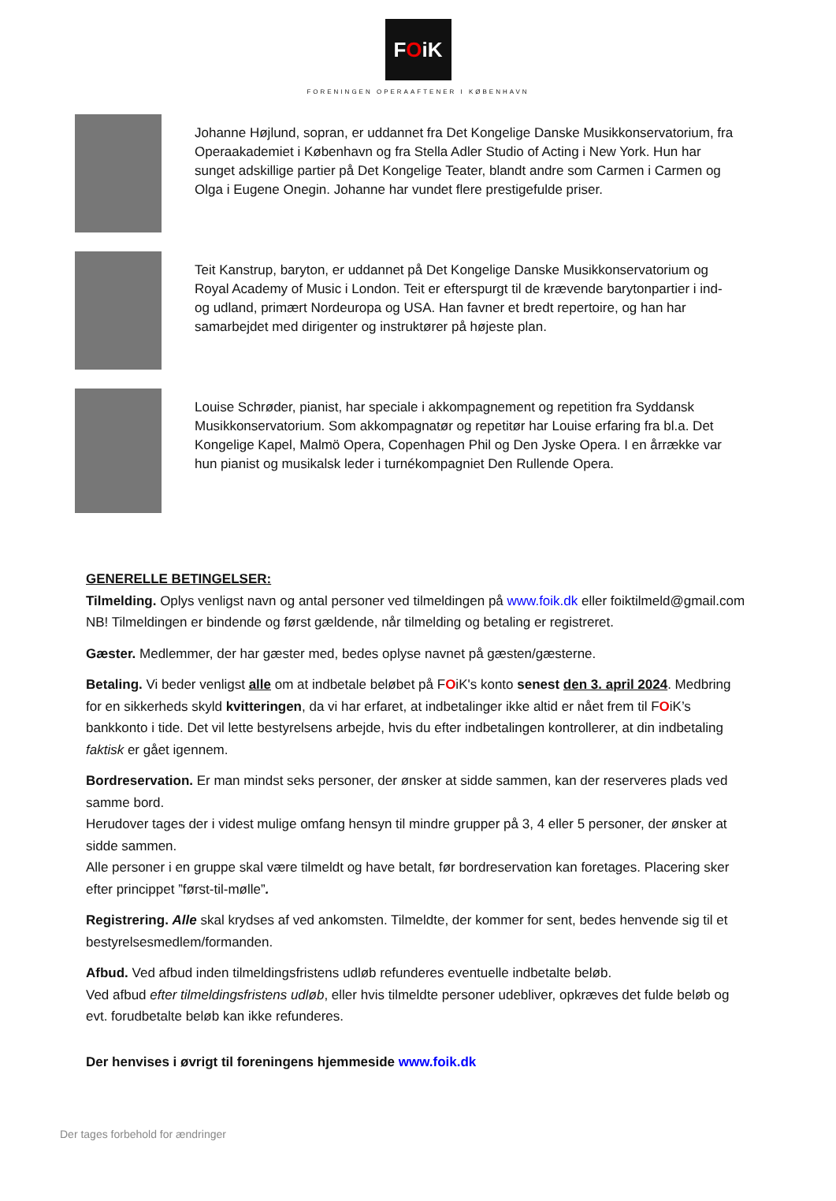FOiK
FORENINGEN OPERAAFTENER I KØBENHAVN
Johanne Højlund, sopran, er uddannet fra Det Kongelige Danske Musikkonservatorium, fra Operaakademiet i København og fra Stella Adler Studio of Acting i New York. Hun har sunget adskillige partier på Det Kongelige Teater, blandt andre som Carmen i Carmen og Olga i Eugene Onegin. Johanne har vundet flere prestigefulde priser.
Teit Kanstrup, baryton, er uddannet på Det Kongelige Danske Musikkonservatorium og Royal Academy of Music i London. Teit er efterspurgt til de krævende barytonpartier i ind- og udland, primært Nordeuropa og USA. Han favner et bredt repertoire, og han har samarbejdet med dirigenter og instruktører på højeste plan.
Louise Schrøder, pianist, har speciale i akkompagnement og repetition fra Syddansk Musikkonservatorium. Som akkompagnatør og repetitør har Louise erfaring fra bl.a. Det Kongelige Kapel, Malmö Opera, Copenhagen Phil og Den Jyske Opera. I en årrække var hun pianist og musikalsk leder i turnékompagniet Den Rullende Opera.
GENERELLE BETINGELSER:
Tilmelding. Oplys venligst navn og antal personer ved tilmeldingen på www.foik.dk eller foiktilmeld@gmail.com
NB! Tilmeldingen er bindende og først gældende, når tilmelding og betaling er registreret.
Gæster. Medlemmer, der har gæster med, bedes oplyse navnet på gæsten/gæsterne.
Betaling. Vi beder venligst alle om at indbetale beløbet på FOiK's konto senest den 3. april 2024. Medbring for en sikkerheds skyld kvitteringen, da vi har erfaret, at indbetalinger ikke altid er nået frem til FOiK’s bankkonto i tide. Det vil lette bestyrelsens arbejde, hvis du efter indbetalingen kontrollerer, at din indbetaling faktisk er gået igennem.
Bordreservation. Er man mindst seks personer, der ønsker at sidde sammen, kan der reserveres plads ved samme bord.
Herudover tages der i videst mulige omfang hensyn til mindre grupper på 3, 4 eller 5 personer, der ønsker at sidde sammen.
Alle personer i en gruppe skal være tilmeldt og have betalt, før bordreservation kan foretages. Placering sker efter princippet ”først-til-mølle”.
Registrering. Alle skal krydses af ved ankomsten. Tilmeldte, der kommer for sent, bedes henvende sig til et bestyrelsesmedlem/formanden.
Afbud. Ved afbud inden tilmeldingsfristens udløb refunderes eventuelle indbetalte beløb.
Ved afbud efter tilmeldingsfristens udløb, eller hvis tilmeldte personer udebliver, opkræves det fulde beløb og evt. forudbetalte beløb kan ikke refunderes.
Der henvises i øvrigt til foreningens hjemmeside www.foik.dk
Der tages forbehold for ændringer